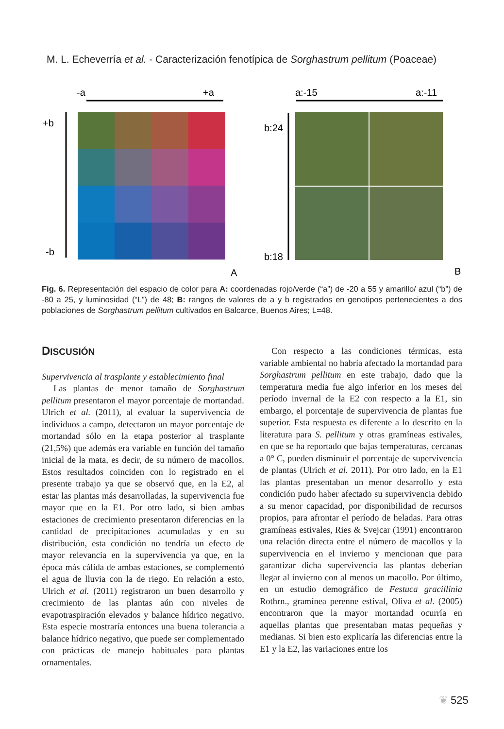M. L. Echeverría et al. - Caracterización fenotípica de Sorghastrum pellitum (Poaceae)
-a
+a
+b
-b
A
a:-15
a:-11
b:24
b:18
B
Fig. 6. Representación del espacio de color para A: coordenadas rojo/verde (“a”) de -20 a 55 y amarillo/ azul (“b”) de -80 a 25, y luminosidad (“L”) de 48; B: rangos de valores de a y b registrados en genotipos pertenecientes a dos poblaciones de Sorghastrum pellitum cultivados en Balcarce, Buenos Aires; L=48.
DISCUSIÓN
Supervivencia al trasplante y establecimiento final
Las plantas de menor tamaño de Sorghastrum pellitum presentaron el mayor porcentaje de mortandad. Ulrich et al. (2011), al evaluar la supervivencia de individuos a campo, detectaron un mayor porcentaje de mortandad sólo en la etapa posterior al trasplante (21,5%) que además era variable en función del tamaño inicial de la mata, es decir, de su número de macollos. Estos resultados coinciden con lo registrado en el presente trabajo ya que se observó que, en la E2, al estar las plantas más desarrolladas, la supervivencia fue mayor que en la E1. Por otro lado, si bien ambas estaciones de crecimiento presentaron diferencias en la cantidad de precipitaciones acumuladas y en su distribución, esta condición no tendría un efecto de mayor relevancia en la supervivencia ya que, en la época más cálida de ambas estaciones, se complementó el agua de lluvia con la de riego. En relación a esto, Ulrich et al. (2011) registraron un buen desarrollo y crecimiento de las plantas aún con niveles de evapotraspiración elevados y balance hídrico negativo. Esta especie mostraría entonces una buena tolerancia a balance hídrico negativo, que puede ser complementado con prácticas de manejo habituales para plantas ornamentales.
Con respecto a las condiciones térmicas, esta variable ambiental no habría afectado la mortandad para Sorghastrum pellitum en este trabajo, dado que la temperatura media fue algo inferior en los meses del período invernal de la E2 con respecto a la E1, sin embargo, el porcentaje de supervivencia de plantas fue superior. Esta respuesta es diferente a lo descrito en la literatura para S. pellitum y otras gramíneas estivales, en que se ha reportado que bajas temperaturas, cercanas a 0° C, pueden disminuir el porcentaje de supervivencia de plantas (Ulrich et al. 2011). Por otro lado, en la E1 las plantas presentaban un menor desarrollo y esta condición pudo haber afectado su supervivencia debido a su menor capacidad, por disponibilidad de recursos propios, para afrontar el período de heladas. Para otras gramíneas estivales, Ries & Svejcar (1991) encontraron una relación directa entre el número de macollos y la supervivencia en el invierno y mencionan que para garantizar dicha supervivencia las plantas deberían llegar al invierno con al menos un macollo. Por último, en un estudio demográfico de Festuca gracillinia Rothrn., gramínea perenne estival, Oliva et al. (2005) encontraron que la mayor mortandad ocurría en aquellas plantas que presentaban matas pequeñas y medianas. Si bien esto explicaría las diferencias entre la E1 y la E2, las variaciones entre los
❦ 525